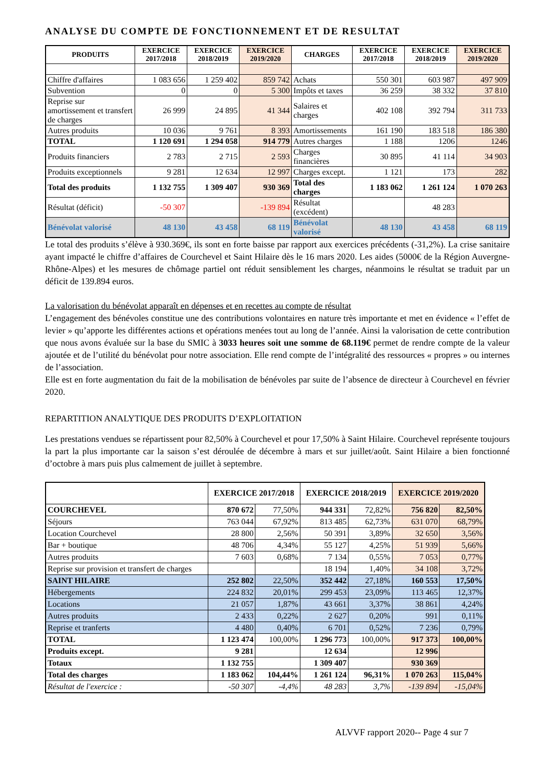ANALYSE DU COMPTE DE FONCTIONNEMENT ET DE RESULTAT
| PRODUITS | EXERCICE 2017/2018 | EXERCICE 2018/2019 | EXERCICE 2019/2020 | CHARGES | EXERCICE 2017/2018 | EXERCICE 2018/2019 | EXERCICE 2019/2020 |
| --- | --- | --- | --- | --- | --- | --- | --- |
| Chiffre d'affaires | 1 083 656 | 1 259 402 | 859 742 | Achats | 550 301 | 603 987 | 497 909 |
| Subvention | 0 | 0 | 5 300 | Impôts et taxes | 36 259 | 38 332 | 37 810 |
| Reprise sur amortissement et transfert de charges | 26 999 | 24 895 | 41 344 | Salaires et charges | 402 108 | 392 794 | 311 733 |
| Autres produits | 10 036 | 9 761 | 8 393 | Amortissements | 161 190 | 183 518 | 186 380 |
| TOTAL | 1 120 691 | 1 294 058 | 914 779 | Autres charges | 1 188 | 1206 | 1246 |
| Produits financiers | 2 783 | 2 715 | 2 593 | Charges financières | 30 895 | 41 114 | 34 903 |
| Produits exceptionnels | 9 281 | 12 634 | 12 997 | Charges except. | 1 121 | 173 | 282 |
| Total des produits | 1 132 755 | 1 309 407 | 930 369 | Total des charges | 1 183 062 | 1 261 124 | 1 070 263 |
| Résultat (déficit) | -50 307 | | -139 894 | Résultat (excédent) | | 48 283 | |
| Bénévolat valorisé | 48 130 | 43 458 | 68 119 | Bénévolat valorisé | 48 130 | 43 458 | 68 119 |
Le total des produits s’élève à 930.369€, ils sont en forte baisse par rapport aux exercices précédents (-31,2%). La crise sanitaire ayant impacté le chiffre d’affaires de Courchevel et Saint Hilaire dès le 16 mars 2020. Les aides (5000€ de la Région Auvergne-Rhône-Alpes) et les mesures de chômage partiel ont réduit sensiblement les charges, néanmoins le résultat se traduit par un déficit de 139.894 euros.
La valorisation du bénévolat apparaît en dépenses et en recettes au compte de résultat
L’engagement des bénévoles constitue une des contributions volontaires en nature très importante et met en évidence « l’effet de levier » qu’apporte les différentes actions et opérations menées tout au long de l’année. Ainsi la valorisation de cette contribution que nous avons évaluée sur la base du SMIC à 3033 heures soit une somme de 68.119€ permet de rendre compte de la valeur ajoutée et de l’utilité du bénévolat pour notre association. Elle rend compte de l’intégralité des ressources « propres » ou internes de l’association.
Elle est en forte augmentation du fait de la mobilisation de bénévoles par suite de l’absence de directeur à Courchevel en février 2020.
REPARTITION ANALYTIQUE DES PRODUITS D’EXPLOITATION
Les prestations vendues se répartissent pour 82,50% à Courchevel et pour 17,50% à Saint Hilaire. Courchevel représente toujours la part la plus importante car la saison s’est déroulée de décembre à mars et sur juillet/août. Saint Hilaire a bien fonctionné d’octobre à mars puis plus calmement de juillet à septembre.
| | EXERCICE 2017/2018 | | EXERCICE 2018/2019 | | EXERCICE 2019/2020 | |
| --- | --- | --- | --- | --- | --- | --- |
| COURCHEVEL | 870 672 | 77,50% | 944 331 | 72,82% | 756 820 | 82,50% |
| Séjours | 763 044 | 67,92% | 813 485 | 62,73% | 631 070 | 68,79% |
| Location Courchevel | 28 800 | 2,56% | 50 391 | 3,89% | 32 650 | 3,56% |
| Bar + boutique | 48 706 | 4,34% | 55 127 | 4,25% | 51 939 | 5,66% |
| Autres produits | 7 603 | 0,68% | 7 134 | 0,55% | 7 053 | 0,77% |
| Reprise sur provision et transfert de charges | | | 18 194 | 1,40% | 34 108 | 3,72% |
| SAINT HILAIRE | 252 802 | 22,50% | 352 442 | 27,18% | 160 553 | 17,50% |
| Hébergements | 224 832 | 20,01% | 299 453 | 23,09% | 113 465 | 12,37% |
| Locations | 21 057 | 1,87% | 43 661 | 3,37% | 38 861 | 4,24% |
| Autres produits | 2 433 | 0,22% | 2 627 | 0,20% | 991 | 0,11% |
| Reprise et tranferts | 4 480 | 0,40% | 6 701 | 0,52% | 7 236 | 0,79% |
| TOTAL | 1 123 474 | 100,00% | 1 296 773 | 100,00% | 917 373 | 100,00% |
| Produits except. | 9 281 | | 12 634 | | 12 996 | |
| Totaux | 1 132 755 | | 1 309 407 | | 930 369 | |
| Total des charges | 1 183 062 | 104,44% | 1 261 124 | 96,31% | 1 070 263 | 115,04% |
| Résultat de l'exercice : | -50 307 | -4,4% | 48 283 | 3,7% | -139 894 | -15,04% |
ALVVF rapport 2020-- Page 4 sur 7